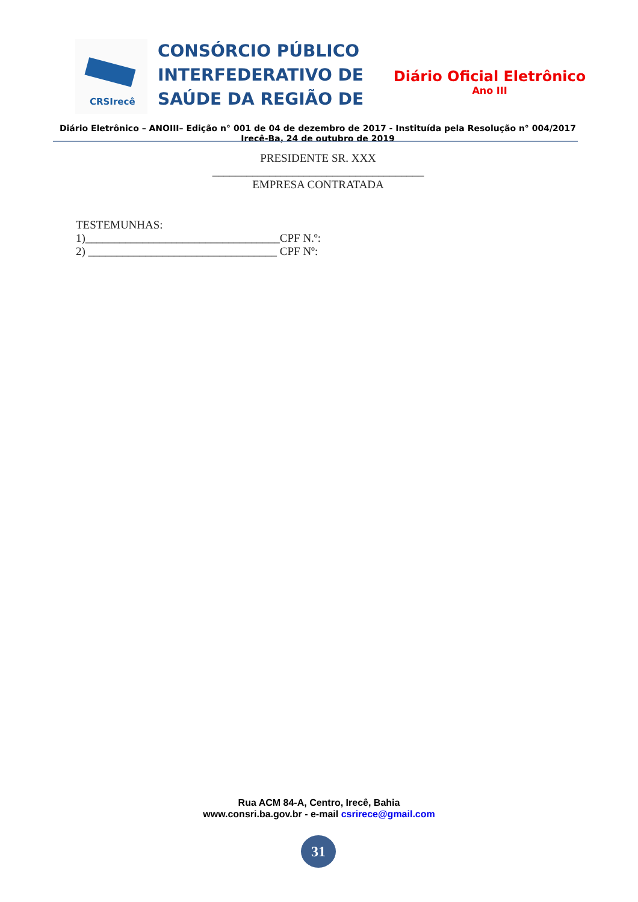CRSIrecê
CONSÓRCIO PÚBLICO INTERFEDERATIVO DE SAÚDE DA REGIÃO DE
Diário Oficial Eletrônico
Ano III
Diário Eletrônico – ANOIII– Edição n° 001 de 04 de dezembro de 2017 - Instituída pela Resolução n° 004/2017
Irecê-Ba, 24 de outubro de 2019
PRESIDENTE SR. XXX
_____________________________________
EMPRESA CONTRATADA
TESTEMUNHAS:
1)__________________________________CPF N.º:
2) _________________________________ CPF Nº:
Rua ACM 84-A, Centro, Irecê, Bahia
www.consri.ba.gov.br - e-mail csrirece@gmail.com
31